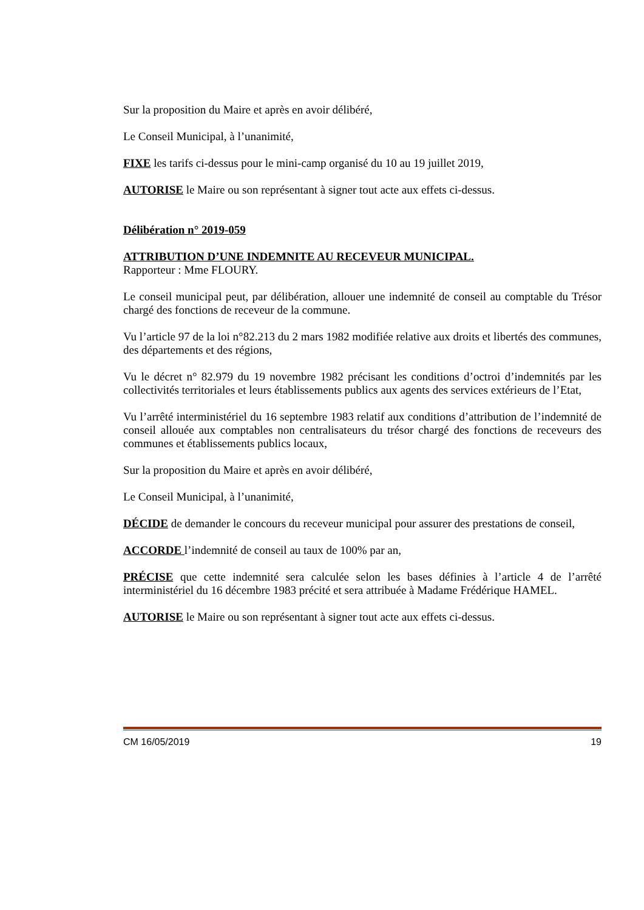Sur la proposition du Maire et après en avoir délibéré,
Le Conseil Municipal, à l’unanimité,
FIXE les tarifs ci-dessus pour le mini-camp organisé du 10 au 19 juillet 2019,
AUTORISE le Maire ou son représentant à signer tout acte aux effets ci-dessus.
Délibération n° 2019-059
ATTRIBUTION D’UNE INDEMNITE AU RECEVEUR MUNICIPAL.
Rapporteur : Mme FLOURY.
Le conseil municipal peut, par délibération, allouer une indemnité de conseil au comptable du Trésor chargé des fonctions de receveur de la commune.
Vu l’article 97 de la loi n°82.213 du 2 mars 1982 modifiée relative aux droits et libertés des communes, des départements et des régions,
Vu le décret n° 82.979 du 19 novembre 1982 précisant les conditions d’octroi d’indemnités par les collectivités territoriales et leurs établissements publics aux agents des services extérieurs de l’Etat,
Vu l’arrêté interministériel du 16 septembre 1983 relatif aux conditions d’attribution de l’indemnité de conseil allouée aux comptables non centralisateurs du trésor chargé des fonctions de receveurs des communes et établissements publics locaux,
Sur la proposition du Maire et après en avoir délibéré,
Le Conseil Municipal, à l’unanimité,
DÉCIDE de demander le concours du receveur municipal pour assurer des prestations de conseil,
ACCORDE l’indemnité de conseil au taux de 100% par an,
PRÉCISE que cette indemnité sera calculée selon les bases définies à l’article 4 de l’arrêté interministériel du 16 décembre 1983 précité et sera attribuée à Madame Frédérique HAMEL.
AUTORISE le Maire ou son représentant à signer tout acte aux effets ci-dessus.
CM 16/05/2019 19